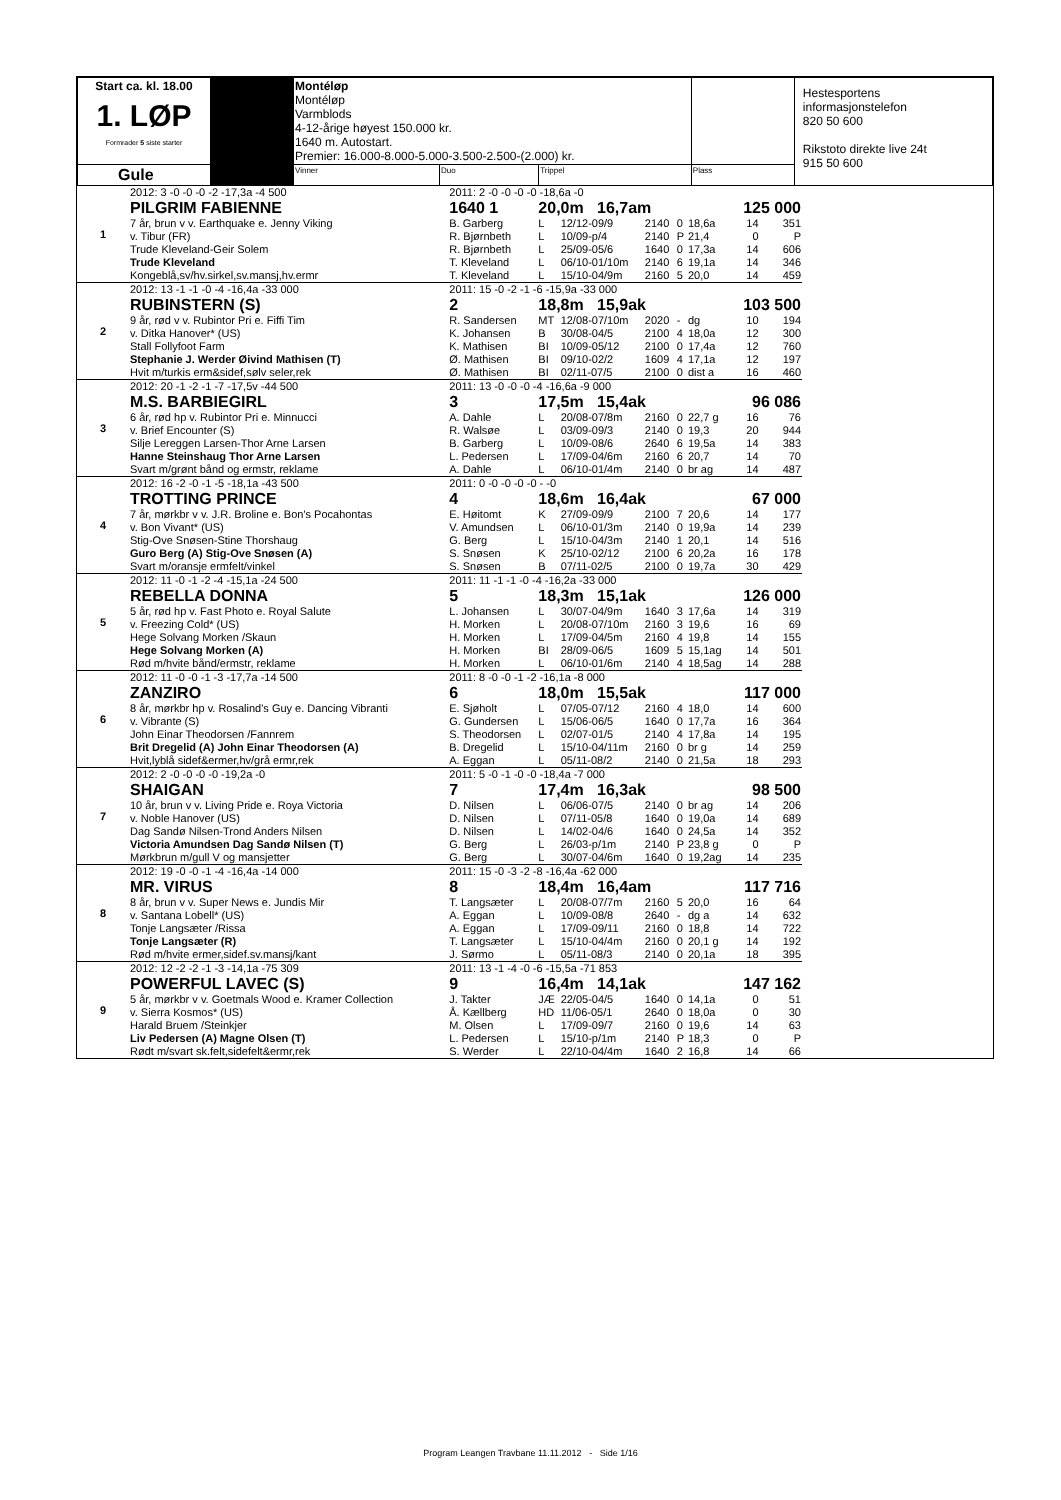| Start ca. kl. 18.00 1. LØP Formrader 5 siste starter | | Montéløp Montéløp Varmblods 4-12-årige høyest 150.000 kr. 1640 m. Autostart. Premier: 16.000-8.000-5.000-3.500-2.500-(2.000) kr. | | | | Hestesportens informasjonstelefon 820 50 600 Rikstoto direkte live 24t 915 50 600 |
| Gule | | Vinner | Duo | Trippel | Plass | |
| 1 | 2012: 3 -0 -0 -0 -2 -17,3a -4 500 | 2011: 2 -0 -0 -0 -0 -18,6a -0 | | | | | | | |
| | PILGRIM FABIENNE | 1640 1 | 20,0m 16,7am | | | | | 125 000 | |
| | 7 år, brun v v. Earthquake e. Jenny Viking | B. Garberg | L | 12/12-09/9 | 2140 | 0 | 18,6a | 14 | 351 |
| | v. Tibur (FR) | R. Bjørnbeth | L | 10/09-p/4 | 2140 | P | 21,4 | 0 | P |
| | Trude Kleveland-Geir Solem | R. Bjørnbeth | L | 25/09-05/6 | 1640 | 0 | 17,3a | 14 | 606 |
| | Trude Kleveland | T. Kleveland | L | 06/10-01/10m | 2140 | 6 | 19,1a | 14 | 346 |
| | Kongeblå,sv/hv.sirkel,sv.mansj,hv.ermr | T. Kleveland | L | 15/10-04/9m | 2160 | 5 | 20,0 | 14 | 459 |
| 2 | 2012: 13 -1 -1 -0 -4 -16,4a -33 000 | 2011: 15 -0 -2 -1 -6 -15,9a -33 000 | | | | | | | |
| | RUBINSTERN (S) | 2 | 18,8m 15,9ak | | | | | 103 500 | |
| | 9 år, rød v v. Rubintor Pri e. Fiffi Tim | R. Sandersen | MT | 12/08-07/10m | 2020 | - | dg | 10 | 194 |
| | v. Ditka Hanover* (US) | K. Johansen | B | 30/08-04/5 | 2100 | 4 | 18,0a | 12 | 300 |
| | Stall Follyfoot Farm | K. Mathisen | BI | 10/09-05/12 | 2100 | 0 | 17,4a | 12 | 760 |
| | Stephanie J. Werder Øivind Mathisen (T) | Ø. Mathisen | BI | 09/10-02/2 | 1609 | 4 | 17,1a | 12 | 197 |
| | Hvit m/turkis erm&sidef,sølv seler,rek | Ø. Mathisen | BI | 02/11-07/5 | 2100 | 0 | dist a | 16 | 460 |
| 3 | 2012: 20 -1 -2 -1 -7 -17,5v -44 500 | 2011: 13 -0 -0 -0 -4 -16,6a -9 000 | | | | | | | |
| | M.S. BARBIEGIRL | 3 | 17,5m 15,4ak | | | | | 96 086 | |
| | 6 år, rød hp v. Rubintor Pri e. Minnucci | A. Dahle | L | 20/08-07/8m | 2160 | 0 | 22,7 g | 16 | 76 |
| | v. Brief Encounter (S) | R. Walsøe | L | 03/09-09/3 | 2140 | 0 | 19,3 | 20 | 944 |
| | Silje Lereggen Larsen-Thor Arne Larsen | B. Garberg | L | 10/09-08/6 | 2640 | 6 | 19,5a | 14 | 383 |
| | Hanne Steinshaug Thor Arne Larsen | L. Pedersen | L | 17/09-04/6m | 2160 | 6 | 20,7 | 14 | 70 |
| | Svart m/grønt bånd og ermstr, reklame | A. Dahle | L | 06/10-01/4m | 2140 | 0 | br ag | 14 | 487 |
| 4 | 2012: 16 -2 -0 -1 -5 -18,1a -43 500 | 2011: 0 -0 -0 -0 -0 - -0 | | | | | | | |
| | TROTTING PRINCE | 4 | 18,6m 16,4ak | | | | | 67 000 | |
| | 7 år, mørkbr v v. J.R. Broline e. Bon's Pocahontas | E. Høitomt | K | 27/09-09/9 | 2100 | 7 | 20,6 | 14 | 177 |
| | v. Bon Vivant* (US) | V. Amundsen | L | 06/10-01/3m | 2140 | 0 | 19,9a | 14 | 239 |
| | Stig-Ove Snøsen-Stine Thorshaug | G. Berg | L | 15/10-04/3m | 2140 | 1 | 20,1 | 14 | 516 |
| | Guro Berg (A) Stig-Ove Snøsen (A) | S. Snøsen | K | 25/10-02/12 | 2100 | 6 | 20,2a | 16 | 178 |
| | Svart m/oransje ermfelt/vinkel | S. Snøsen | B | 07/11-02/5 | 2100 | 0 | 19,7a | 30 | 429 |
| 5 | 2012: 11 -0 -1 -2 -4 -15,1a -24 500 | 2011: 11 -1 -1 -0 -4 -16,2a -33 000 | | | | | | | |
| | REBELLA DONNA | 5 | 18,3m 15,1ak | | | | | 126 000 | |
| | 5 år, rød hp v. Fast Photo e. Royal Salute | L. Johansen | L | 30/07-04/9m | 1640 | 3 | 17,6a | 14 | 319 |
| | v. Freezing Cold* (US) | H. Morken | L | 20/08-07/10m | 2160 | 3 | 19,6 | 16 | 69 |
| | Hege Solvang Morken /Skaun | H. Morken | L | 17/09-04/5m | 2160 | 4 | 19,8 | 14 | 155 |
| | Hege Solvang Morken (A) | H. Morken | BI | 28/09-06/5 | 1609 | 5 | 15,1ag | 14 | 501 |
| | Rød m/hvite bånd/ermstr, reklame | H. Morken | L | 06/10-01/6m | 2140 | 4 | 18,5ag | 14 | 288 |
| 6 | 2012: 11 -0 -0 -1 -3 -17,7a -14 500 | 2011: 8 -0 -0 -1 -2 -16,1a -8 000 | | | | | | | |
| | ZANZIRO | 6 | 18,0m 15,5ak | | | | | 117 000 | |
| | 8 år, mørkbr hp v. Rosalind's Guy e. Dancing Vibranti | E. Sjøholt | L | 07/05-07/12 | 2160 | 4 | 18,0 | 14 | 600 |
| | v. Vibrante (S) | G. Gundersen | L | 15/06-06/5 | 1640 | 0 | 17,7a | 16 | 364 |
| | John Einar Theodorsen /Fannrem | S. Theodorsen | L | 02/07-01/5 | 2140 | 4 | 17,8a | 14 | 195 |
| | Brit Dregelid (A) John Einar Theodorsen (A) | B. Dregelid | L | 15/10-04/11m | 2160 | 0 | br g | 14 | 259 |
| | Hvit,lyblå sidef&ermer,hv/grå ermr,rek | A. Eggan | L | 05/11-08/2 | 2140 | 0 | 21,5a | 18 | 293 |
| 7 | 2012: 2 -0 -0 -0 -0 -19,2a -0 | 2011: 5 -0 -1 -0 -0 -18,4a -7 000 | | | | | | | |
| | SHAIGAN | 7 | 17,4m 16,3ak | | | | | 98 500 | |
| | 10 år, brun v v. Living Pride e. Roya Victoria | D. Nilsen | L | 06/06-07/5 | 2140 | 0 | br ag | 14 | 206 |
| | v. Noble Hanover (US) | D. Nilsen | L | 07/11-05/8 | 1640 | 0 | 19,0a | 14 | 689 |
| | Dag Sandø Nilsen-Trond Anders Nilsen | D. Nilsen | L | 14/02-04/6 | 1640 | 0 | 24,5a | 14 | 352 |
| | Victoria Amundsen Dag Sandø Nilsen (T) | G. Berg | L | 26/03-p/1m | 2140 | P | 23,8 g | 0 | P |
| | Mørkbrun m/gull V og mansjetter | G. Berg | L | 30/07-04/6m | 1640 | 0 | 19,2ag | 14 | 235 |
| 8 | 2012: 19 -0 -0 -1 -4 -16,4a -14 000 | 2011: 15 -0 -3 -2 -8 -16,4a -62 000 | | | | | | | |
| | MR. VIRUS | 8 | 18,4m 16,4am | | | | | 117 716 | |
| | 8 år, brun v v. Super News e. Jundis Mir | T. Langsæter | L | 20/08-07/7m | 2160 | 5 | 20,0 | 16 | 64 |
| | v. Santana Lobell* (US) | A. Eggan | L | 10/09-08/8 | 2640 | - | dg a | 14 | 632 |
| | Tonje Langsæter /Rissa | A. Eggan | L | 17/09-09/11 | 2160 | 0 | 18,8 | 14 | 722 |
| | Tonje Langsæter (R) | T. Langsæter | L | 15/10-04/4m | 2160 | 0 | 20,1 g | 14 | 192 |
| | Rød m/hvite ermer,sidef.sv.mansj/kant | J. Sørmo | L | 05/11-08/3 | 2140 | 0 | 20,1a | 18 | 395 |
| 9 | 2012: 12 -2 -2 -1 -3 -14,1a -75 309 | 2011: 13 -1 -4 -0 -6 -15,5a -71 853 | | | | | | | |
| | POWERFUL LAVEC (S) | 9 | 16,4m 14,1ak | | | | | 147 162 | |
| | 5 år, mørkbr v v. Goetmals Wood e. Kramer Collection | J. Takter | JÆ | 22/05-04/5 | 1640 | 0 | 14,1a | 0 | 51 |
| | v. Sierra Kosmos* (US) | Å. Kællberg | HD | 11/06-05/1 | 2640 | 0 | 18,0a | 0 | 30 |
| | Harald Bruem /Steinkjer | M. Olsen | L | 17/09-09/7 | 2160 | 0 | 19,6 | 14 | 63 |
| | Liv Pedersen (A) Magne Olsen (T) | L. Pedersen | L | 15/10-p/1m | 2140 | P | 18,3 | 0 | P |
| | Rødt m/svart sk.felt,sidefelt&ermr,rek | S. Werder | L | 22/10-04/4m | 1640 | 2 | 16,8 | 14 | 66 |
Program Leangen Travbane 11.11.2012 - Side 1/16